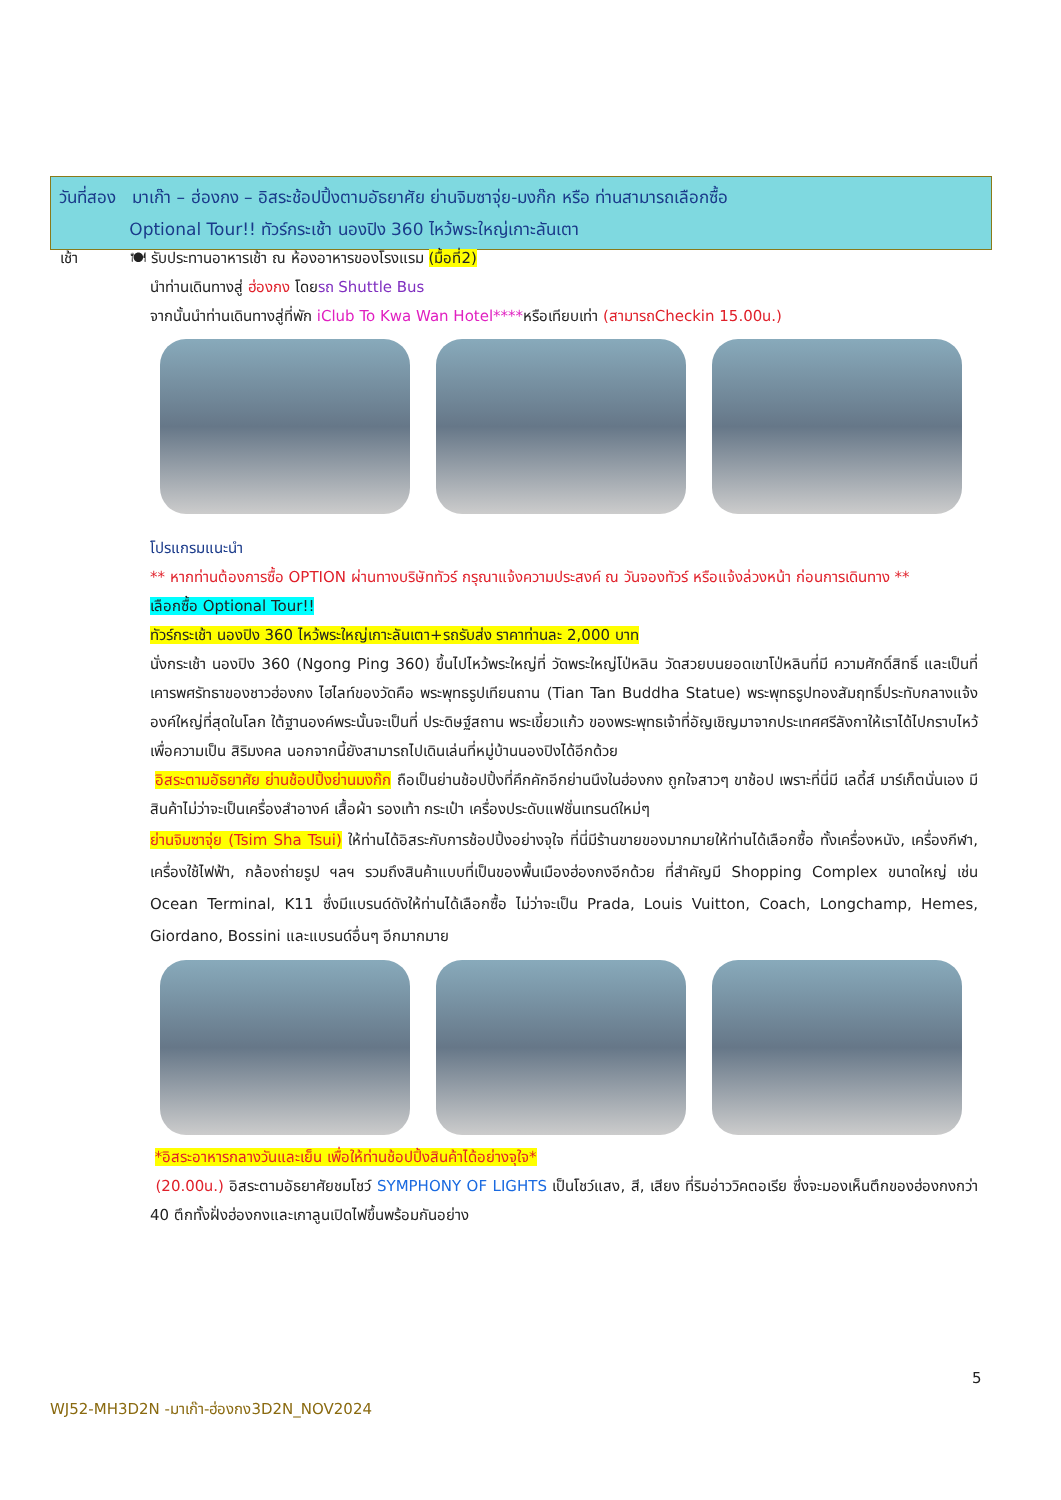วันที่สอง มาเก๊า – ฮ่องกง – อิสระช้อปปิ้งตามอัธยาศัย ย่านจิมซาจุ่ย-มงก๊ก หรือ ท่านสามารถเลือกซื้อ
Optional Tour!! ทัวร์กระเช้า นองปิง 360 ไหว้พระใหญ่เกาะลันเตา
เช้า 🍽 รับประทานอาหารเช้า ณ ห้องอาหารของโรงแรม (มื้อที่2)
นำท่านเดินทางสู่ ฮ่องกง โดยรถ Shuttle Bus
จากนั้นนำท่านเดินทางสู่ที่พัก iClub To Kwa Wan Hotel****หรือเทียบเท่า (สามารถCheckin 15.00น.)
โปรแกรมแนะนำ
** หากท่านต้องการซื้อ OPTION ผ่านทางบริษัททัวร์ กรุณาแจ้งความประสงค์ ณ วันจองทัวร์ หรือแจ้งล่วงหน้า ก่อนการเดินทาง **
เลือกซื้อ Optional Tour!!
ทัวร์กระเช้า นองปิง 360 ไหว้พระใหญ่เกาะลันเตา+รถรับส่ง ราคาท่านละ 2,000 บาท
นั่งกระเช้า นองปิง 360 (Ngong Ping 360) ขึ้นไปไหว้พระใหญ่ที่ วัดพระใหญ่โป่หลิน วัดสวยบนยอดเขาโป่หลินที่มี ความศักดิ์สิทธิ์ และเป็นที่เคารพศรัทธาของชาวฮ่องกง ไฮไลท์ของวัดคือ พระพุทธรูปเทียนถาน (Tian Tan Buddha Statue) พระพุทธรูปทองสัมฤทธิ์ประทับกลางแจ้งองค์ใหญ่ที่สุดในโลก ใต้ฐานองค์พระนั้นจะเป็นที่ ประดิษฐ์สถาน พระเขี้ยวแก้ว ของพระพุทธเจ้าที่อัญเชิญมาจากประเทศศรีลังกาให้เราได้ไปกราบไหว้เพื่อความเป็น สิริมงคล นอกจากนี้ยังสามารถไปเดินเล่นที่หมู่บ้านนองปิงได้อีกด้วย
อิสระตามอัธยาศัย ย่านช้อปปิ้งย่านมงก๊ก ถือเป็นย่านช้อปปิ้งที่คึกคักอีกย่านนึงในฮ่องกง ถูกใจสาวๆ ขาช้อป เพราะที่นี่มี เลดี้ส์ มาร์เก็ตนั่นเอง มีสินค้าไม่ว่าจะเป็นเครื่องสำอางค์ เสื้อผ้า รองเท้า กระเป๋า เครื่องประดับแฟชั่นเทรนด์ใหม่ๆ
ย่านจิมซาจุ่ย (Tsim Sha Tsui) ให้ท่านได้อิสระกับการช้อปปิ้งอย่างจุใจ ที่นี่มีร้านขายของมากมายให้ท่านได้เลือกซื้อ ทั้งเครื่องหนัง, เครื่องกีฬา, เครื่องใช้ไฟฟ้า, กล้องถ่ายรูป ฯลฯ รวมถึงสินค้าแบบที่เป็นของพื้นเมืองฮ่องกงอีกด้วย ที่สำคัญมี Shopping Complex ขนาดใหญ่ เช่น Ocean Terminal, K11 ซึ่งมีแบรนด์ดังให้ท่านได้เลือกซื้อ ไม่ว่าจะเป็น Prada, Louis Vuitton, Coach, Longchamp, Hemes, Giordano, Bossini และแบรนด์อื่นๆ อีกมากมาย
*อิสระอาหารกลางวันและเย็น เพื่อให้ท่านช้อปปิ้งสินค้าได้อย่างจุใจ*
(20.00น.) อิสระตามอัธยาศัยชมโชว์ SYMPHONY OF LIGHTS เป็นโชว์แสง, สี, เสียง ที่ริมอ่าววิคตอเรีย ซึ่งจะมองเห็นตึกของฮ่องกงกว่า 40 ตึกทั้งฝั่งฮ่องกงและเกาลูนเปิดไฟขึ้นพร้อมกันอย่าง
5
WJ52-MH3D2N -มาเก๊า-ฮ่องกง3D2N_NOV2024